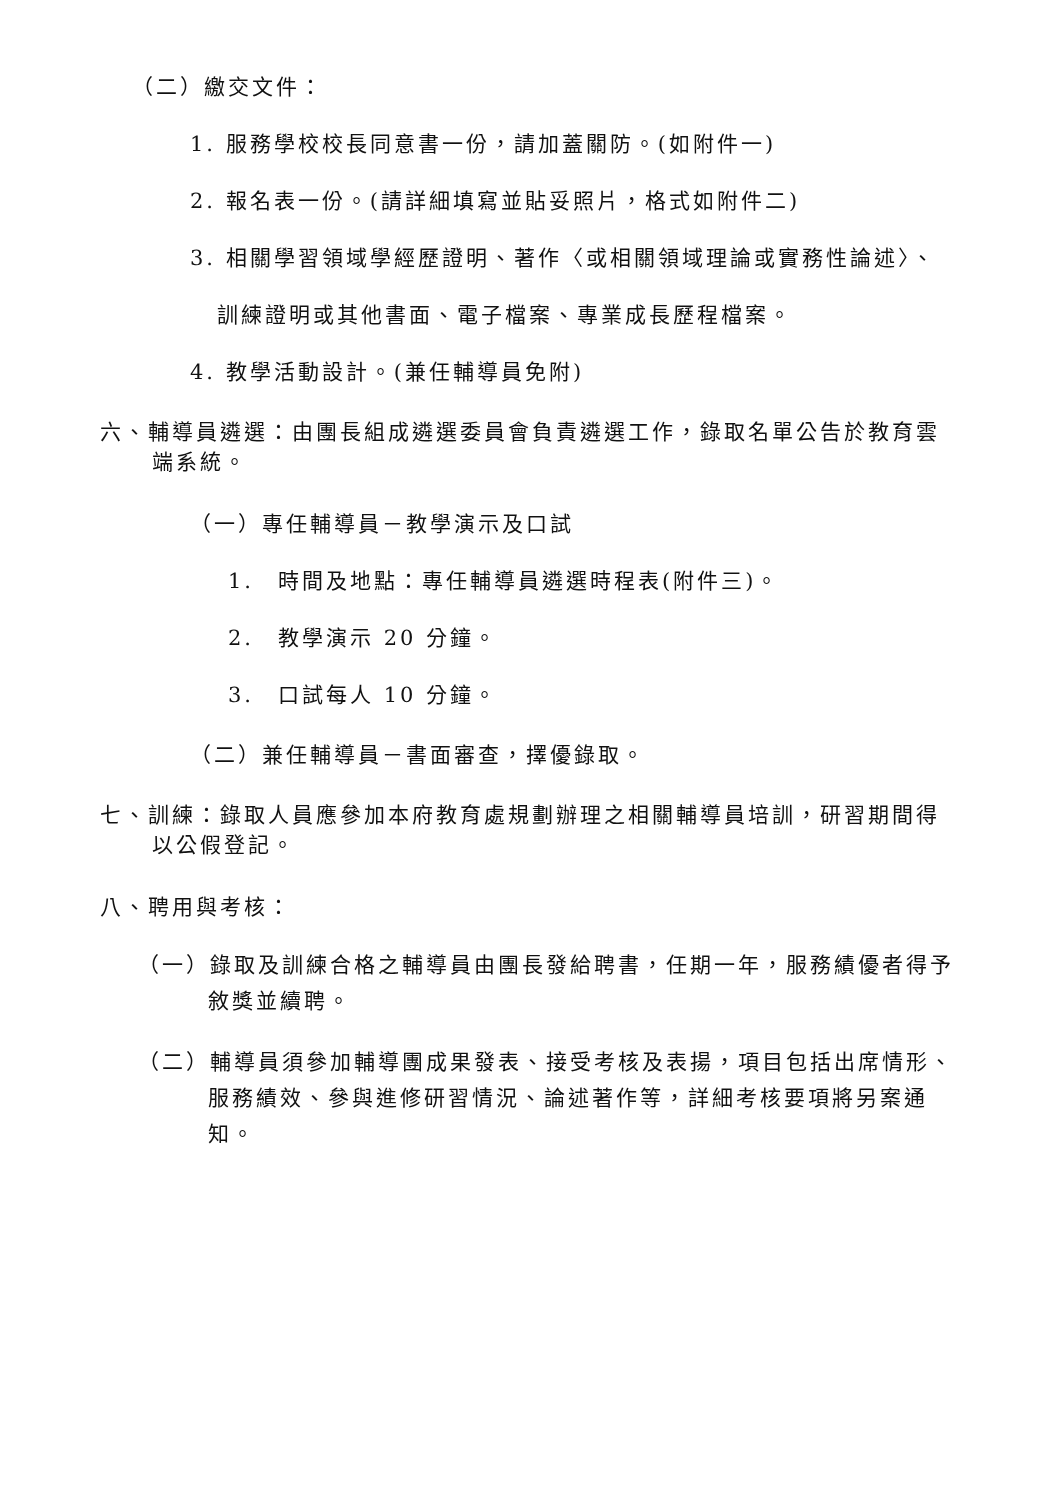（二）繳交文件：
1. 服務學校校長同意書一份，請加蓋關防。(如附件一)
2. 報名表一份。(請詳細填寫並貼妥照片，格式如附件二)
3. 相關學習領域學經歷證明、著作〈或相關領域理論或實務性論述〉、
訓練證明或其他書面、電子檔案、專業成長歷程檔案。
4. 教學活動設計。(兼任輔導員免附)
六、輔導員遴選：由團長組成遴選委員會負責遴選工作，錄取名單公告於教育雲端系統。
（一）專任輔導員－教學演示及口試
1.　時間及地點：專任輔導員遴選時程表(附件三)。
2.　教學演示 20 分鐘。
3.　口試每人 10 分鐘。
（二）兼任輔導員－書面審查，擇優錄取。
七、訓練：錄取人員應參加本府教育處規劃辦理之相關輔導員培訓，研習期間得以公假登記。
八、聘用與考核：
（一）錄取及訓練合格之輔導員由團長發給聘書，任期一年，服務績優者得予敘獎並續聘。
（二）輔導員須參加輔導團成果發表、接受考核及表揚，項目包括出席情形、服務績效、參與進修研習情況、論述著作等，詳細考核要項將另案通知。